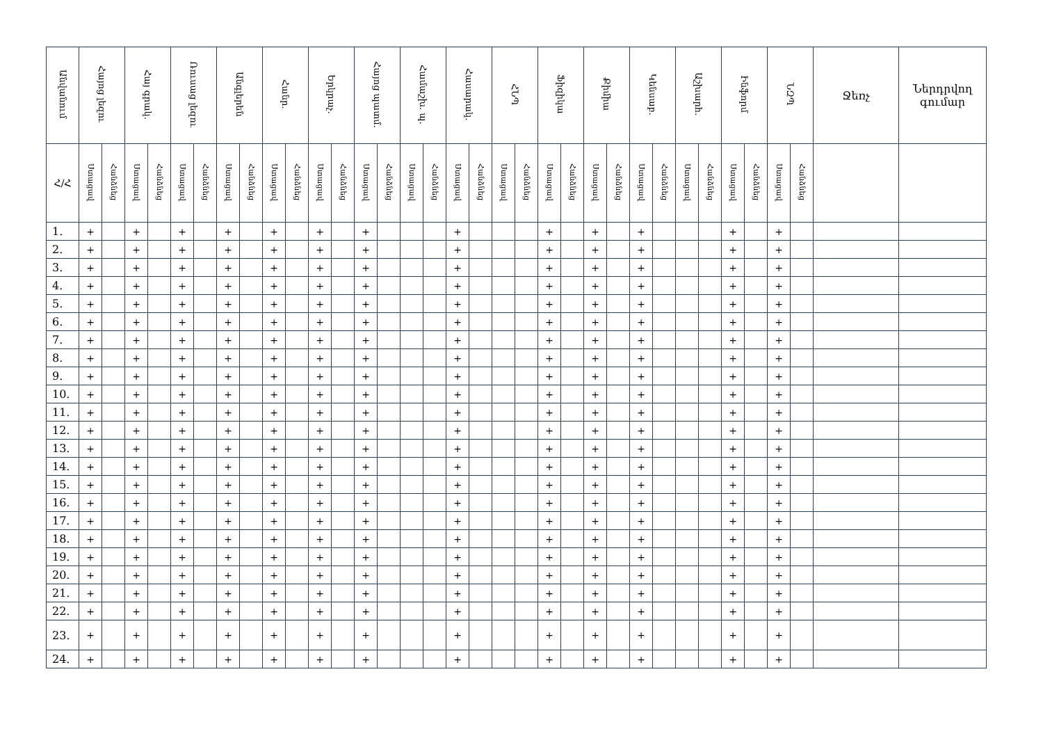| Անվանում | Հայոց լեզու | | Հայ գրակ. | | Ռուսաց լեզու | | Անգլերեն | | Հանր. | | Երկրաչ. | | Հայոց պատմ. | | Համաշխ. պ. | | Հասարակ. | | ՀՆՊ | | Ֆիզիկա | | Քիմիա | | Կենսաբ. | | Աշխարհ. | | Ինֆորմ | | ՆԶՊ | | Ջեռչ | Ներդրվող գումար |
| --- | --- | --- | --- | --- | --- | --- | --- | --- | --- | --- | --- | --- | --- | --- | --- | --- | --- | --- | --- | --- | --- | --- | --- | --- | --- | --- | --- | --- | --- | --- | --- | --- | --- | --- |
| Հ/Հ | Ստացավ | Հանձնեց | Ստացավ | Հանձնեց | Ստացավ | Հանձնեց | Ստացավ | Հանձնեց | Ստացավ | Հանձնեց | Ստացավ | Հանձնեց | Ստացավ | Հանձնեց | Ստացավ | Հանձնեց | Ստացավ | Հանձնեց | Ստացավ | Հանձնեց | Ստացավ | Հանձնեց | Ստացավ | Հանձնեց | Ստացավ | Հանձնեց | Ստացավ | Հանձնեց | Ստացավ | Հանձնեց | Ստացավ | Հանձնեց | | |
| 1. | + | | + | | + | | + | | + | | + | | + | | | | + | | | | + | | + | | + | | | | + | | + | | | |
| 2. | + | | + | | + | | + | | + | | + | | + | | | | + | | | | + | | + | | + | | | | + | | + | | | |
| 3. | + | | + | | + | | + | | + | | + | | + | | | | + | | | | + | | + | | + | | | | + | | + | | | |
| 4. | + | | + | | + | | + | | + | | + | | + | | | | + | | | | + | | + | | + | | | | + | | + | | | |
| 5. | + | | + | | + | | + | | + | | + | | + | | | | + | | | | + | | + | | + | | | | + | | + | | | |
| 6. | + | | + | | + | | + | | + | | + | | + | | | | + | | | | + | | + | | + | | | | + | | + | | | |
| 7. | + | | + | | + | | + | | + | | + | | + | | | | + | | | | + | | + | | + | | | | + | | + | | | |
| 8. | + | | + | | + | | + | | + | | + | | + | | | | + | | | | + | | + | | + | | | | + | | + | | | |
| 9. | + | | + | | + | | + | | + | | + | | + | | | | + | | | | + | | + | | + | | | | + | | + | | | |
| 10. | + | | + | | + | | + | | + | | + | | + | | | | + | | | | + | | + | | + | | | | + | | + | | | |
| 11. | + | | + | | + | | + | | + | | + | | + | | | | + | | | | + | | + | | + | | | | + | | + | | | |
| 12. | + | | + | | + | | + | | + | | + | | + | | | | + | | | | + | | + | | + | | | | + | | + | | | |
| 13. | + | | + | | + | | + | | + | | + | | + | | | | + | | | | + | | + | | + | | | | + | | + | | | |
| 14. | + | | + | | + | | + | | + | | + | | + | | | | + | | | | + | | + | | + | | | | + | | + | | | |
| 15. | + | | + | | + | | + | | + | | + | | + | | | | + | | | | + | | + | | + | | | | + | | + | | | |
| 16. | + | | + | | + | | + | | + | | + | | + | | | | + | | | | + | | + | | + | | | | + | | + | | | |
| 17. | + | | + | | + | | + | | + | | + | | + | | | | + | | | | + | | + | | + | | | | + | | + | | | |
| 18. | + | | + | | + | | + | | + | | + | | + | | | | + | | | | + | | + | | + | | | | + | | + | | | |
| 19. | + | | + | | + | | + | | + | | + | | + | | | | + | | | | + | | + | | + | | | | + | | + | | | |
| 20. | + | | + | | + | | + | | + | | + | | + | | | | + | | | | + | | + | | + | | | | + | | + | | | |
| 21. | + | | + | | + | | + | | + | | + | | + | | | | + | | | | + | | + | | + | | | | + | | + | | | |
| 22. | + | | + | | + | | + | | + | | + | | + | | | | + | | | | + | | + | | + | | | | + | | + | | | |
| 23. | + | | + | | + | | + | | + | | + | | + | | | | + | | | | + | | + | | + | | | | + | | + | | | |
| 24. | + | | + | | + | | + | | + | | + | | + | | | | + | | | | + | | + | | + | | | | + | | + | | | |